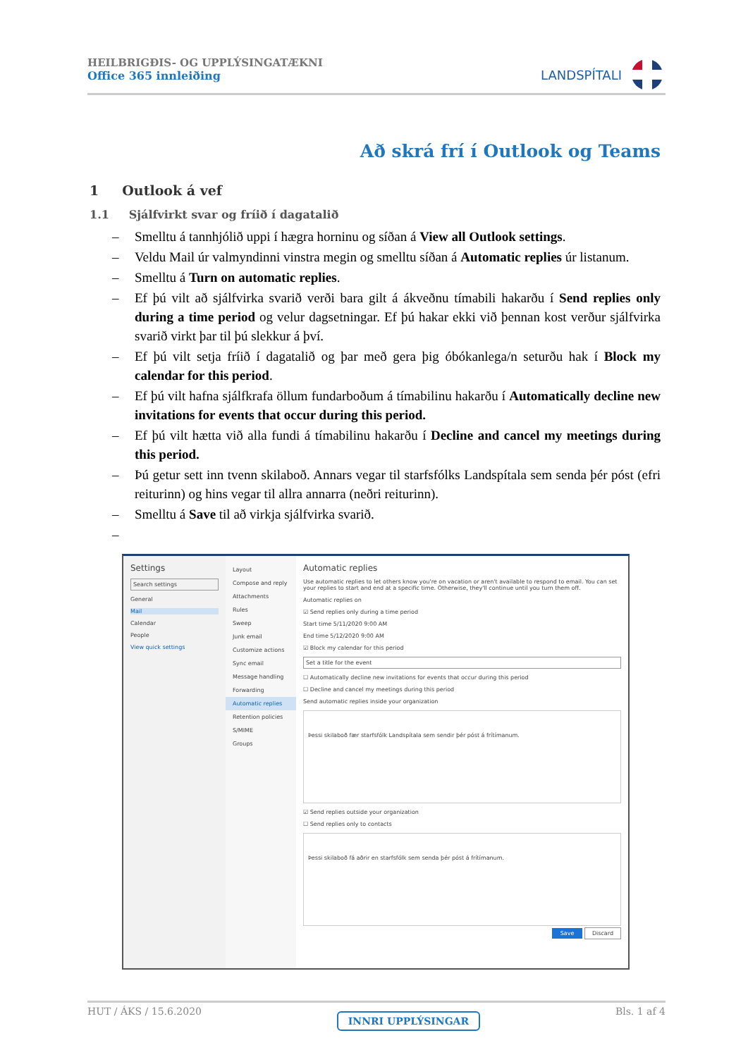HEILBRIGÐIS- OG UPPLÝSINGATÆKNI
Office 365 innleiðing
LANDSPÍTALI
Að skrá frí í Outlook og Teams
1 Outlook á vef
1.1 Sjálfvirkt svar og fríið í dagatalið
– Smelltu á tannhjólið uppi í hægra horninu og síðan á View all Outlook settings.
– Veldu Mail úr valmyndinni vinstra megin og smelltu síðan á Automatic replies úr listanum.
– Smelltu á Turn on automatic replies.
– Ef þú vilt að sjálfvirka svarið verði bara gilt á ákveðnu tímabili hakarðu í Send replies only during a time period og velur dagsetningar. Ef þú hakar ekki við þennan kost verður sjálfvirka svarið virkt þar til þú slekkur á því.
– Ef þú vilt setja fríið í dagatalið og þar með gera þig óbókanlega/n seturðu hak í Block my calendar for this period.
– Ef þú vilt hafna sjálfkrafa öllum fundarboðum á tímabilinu hakarðu í Automatically decline new invitations for events that occur during this period.
– Ef þú vilt hætta við alla fundi á tímabilinu hakarðu í Decline and cancel my meetings during this period.
– Þú getur sett inn tvenn skilaboð. Annars vegar til starfsfólks Landspítala sem senda þér póst (efri reiturinn) og hins vegar til allra annarra (neðri reiturinn).
– Smelltu á Save til að virkja sjálfvirka svarið.
–
Settings
Search settings
General
Mail
Calendar
People
View quick settings
Layout
Compose and reply
Attachments
Rules
Sweep
Junk email
Customize actions
Sync email
Message handling
Forwarding
Automatic replies
Retention policies
S/MIME
Groups
Automatic replies
Use automatic replies to let others know you're on vacation or aren't available to respond to email. You can set your replies to start and end at a specific time. Otherwise, they'll continue until you turn them off.
Automatic replies on
☑ Send replies only during a time period
Start time 5/11/2020 9:00 AM
End time 5/12/2020 9:00 AM
☑ Block my calendar for this period
Set a title for the event
☐ Automatically decline new invitations for events that occur during this period
☐ Decline and cancel my meetings during this period
Send automatic replies inside your organization
Þessi skilaboð fær starfsfólk Landspítala sem sendir þér póst á frítímanum.
☑ Send replies outside your organization
☐ Send replies only to contacts
Þessi skilaboð fá aðrir en starfsfólk sem senda þér póst á frítímanum.
Save Discard
HUT / ÁKS / 15.6.2020 INNRI UPPLÝSINGAR Bls. 1 af 4